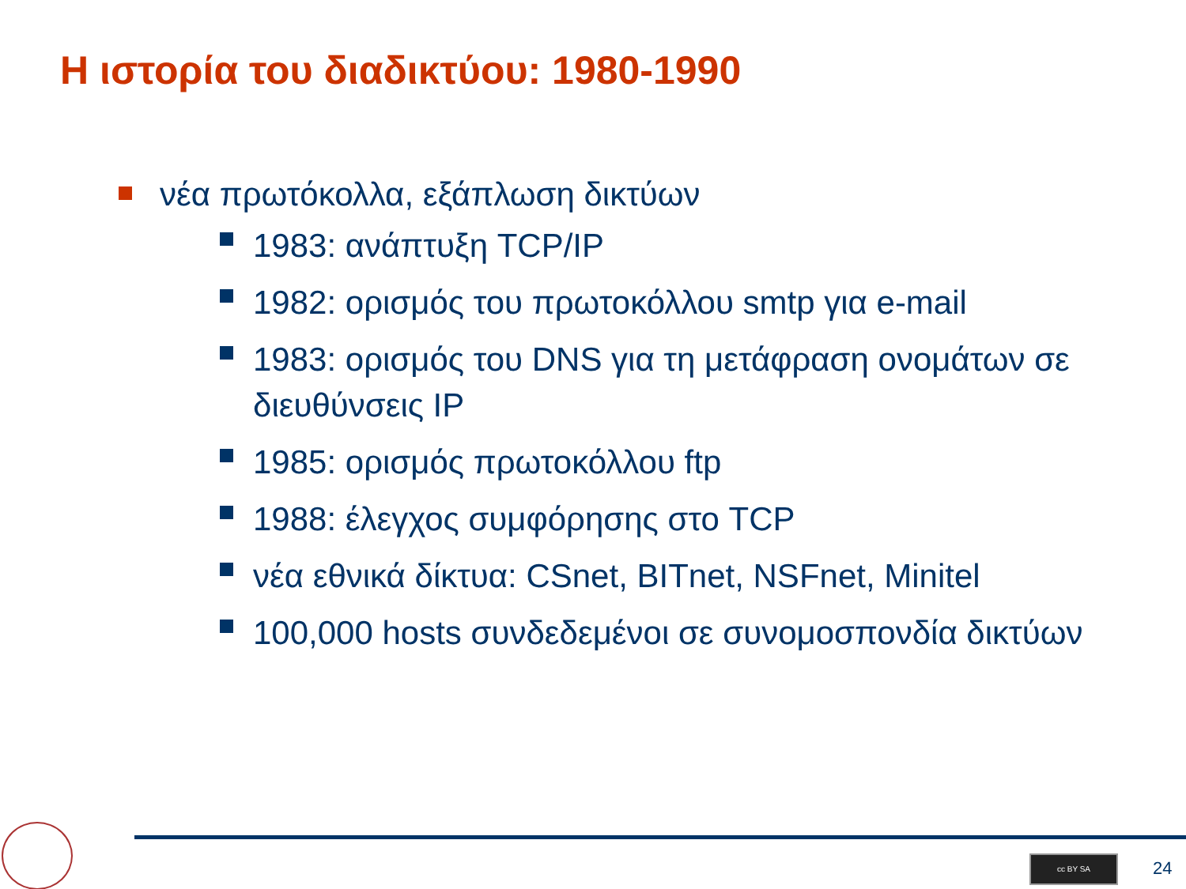Η ιστορία του διαδικτύου: 1980-1990
νέα πρωτόκολλα, εξάπλωση δικτύων
1983: ανάπτυξη TCP/IP
1982: ορισμός του πρωτοκόλλου smtp για e-mail
1983: ορισμός του DNS για τη μετάφραση ονομάτων σε διευθύνσεις IP
1985: ορισμός πρωτοκόλλου ftp
1988: έλεγχος συμφόρησης στο TCP
νέα εθνικά δίκτυα: CSnet, BITnet, NSFnet, Minitel
100,000 hosts συνδεδεμένοι σε συνομοσπονδία δικτύων
cc BY SA
24